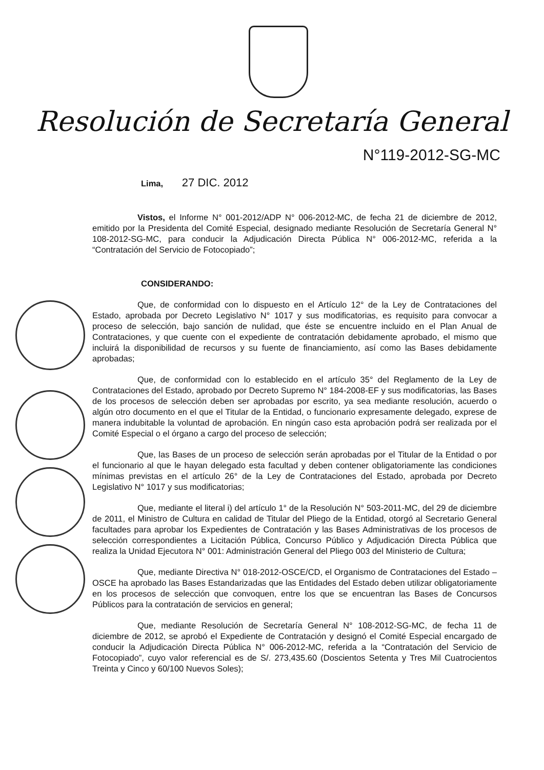Resolución de Secretaría General
N°119-2012-SG-MC
Lima, 27 DIC. 2012
Vistos, el Informe N° 001-2012/ADP N° 006-2012-MC, de fecha 21 de diciembre de 2012, emitido por la Presidenta del Comité Especial, designado mediante Resolución de Secretaría General N° 108-2012-SG-MC, para conducir la Adjudicación Directa Pública N° 006-2012-MC, referida a la “Contratación del Servicio de Fotocopiado”;
CONSIDERANDO:
Que, de conformidad con lo dispuesto en el Artículo 12° de la Ley de Contrataciones del Estado, aprobada por Decreto Legislativo N° 1017 y sus modificatorias, es requisito para convocar a proceso de selección, bajo sanción de nulidad, que éste se encuentre incluido en el Plan Anual de Contrataciones, y que cuente con el expediente de contratación debidamente aprobado, el mismo que incluirá la disponibilidad de recursos y su fuente de financiamiento, así como las Bases debidamente aprobadas;
Que, de conformidad con lo establecido en el artículo 35° del Reglamento de la Ley de Contrataciones del Estado, aprobado por Decreto Supremo N° 184-2008-EF y sus modificatorias, las Bases de los procesos de selección deben ser aprobadas por escrito, ya sea mediante resolución, acuerdo o algún otro documento en el que el Titular de la Entidad, o funcionario expresamente delegado, exprese de manera indubitable la voluntad de aprobación. En ningún caso esta aprobación podrá ser realizada por el Comité Especial o el órgano a cargo del proceso de selección;
Que, las Bases de un proceso de selección serán aprobadas por el Titular de la Entidad o por el funcionario al que le hayan delegado esta facultad y deben contener obligatoriamente las condiciones mínimas previstas en el artículo 26° de la Ley de Contrataciones del Estado, aprobada por Decreto Legislativo N° 1017 y sus modificatorias;
Que, mediante el literal i) del artículo 1° de la Resolución N° 503-2011-MC, del 29 de diciembre de 2011, el Ministro de Cultura en calidad de Titular del Pliego de la Entidad, otorgó al Secretario General facultades para aprobar los Expedientes de Contratación y las Bases Administrativas de los procesos de selección correspondientes a Licitación Pública, Concurso Público y Adjudicación Directa Pública que realiza la Unidad Ejecutora N° 001: Administración General del Pliego 003 del Ministerio de Cultura;
Que, mediante Directiva N° 018-2012-OSCE/CD, el Organismo de Contrataciones del Estado – OSCE ha aprobado las Bases Estandarizadas que las Entidades del Estado deben utilizar obligatoriamente en los procesos de selección que convoquen, entre los que se encuentran las Bases de Concursos Públicos para la contratación de servicios en general;
Que, mediante Resolución de Secretaría General N° 108-2012-SG-MC, de fecha 11 de diciembre de 2012, se aprobó el Expediente de Contratación y designó el Comité Especial encargado de conducir la Adjudicación Directa Pública N° 006-2012-MC, referida a la “Contratación del Servicio de Fotocopiado”, cuyo valor referencial es de S/. 273,435.60 (Doscientos Setenta y Tres Mil Cuatrocientos Treinta y Cinco y 60/100 Nuevos Soles);